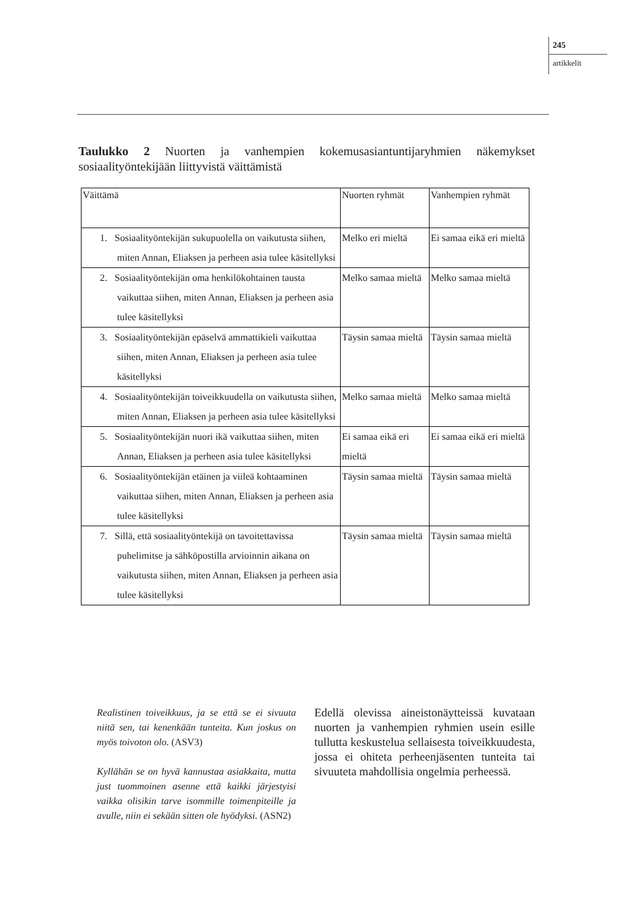245
artikkelit
Taulukko 2 Nuorten ja vanhempien kokemusasiantuntijaryhmien näkemykset sosiaalityöntekijään liittyvistä väittämistä
| Väittämä | Nuorten ryhmät | Vanhempien ryhmät |
| --- | --- | --- |
| 1. Sosiaalityöntekijän sukupuolella on vaikutusta siihen, miten Annan, Eliaksen ja perheen asia tulee käsitellyksi | Melko eri mieltä | Ei samaa eikä eri mieltä |
| 2. Sosiaalityöntekijän oma henkilökohtainen tausta vaikuttaa siihen, miten Annan, Eliaksen ja perheen asia tulee käsitellyksi | Melko samaa mieltä | Melko samaa mieltä |
| 3. Sosiaalityöntekijän epäselvä ammattikieli vaikuttaa siihen, miten Annan, Eliaksen ja perheen asia tulee käsitellyksi | Täysin samaa mieltä | Täysin samaa mieltä |
| 4. Sosiaalityöntekijän toiveikkuudella on vaikutusta siihen, miten Annan, Eliaksen ja perheen asia tulee käsitellyksi | Melko samaa mieltä | Melko samaa mieltä |
| 5. Sosiaalityöntekijän nuori ikä vaikuttaa siihen, miten Annan, Eliaksen ja perheen asia tulee käsitellyksi | Ei samaa eikä eri mieltä | Ei samaa eikä eri mieltä |
| 6. Sosiaalityöntekijän etäinen ja viileä kohtaaminen vaikuttaa siihen, miten Annan, Eliaksen ja perheen asia tulee käsitellyksi | Täysin samaa mieltä | Täysin samaa mieltä |
| 7. Sillä, että sosiaalityöntekijä on tavoitettavissa puhelimitse ja sähköpostilla arvioinnin aikana on vaikutusta siihen, miten Annan, Eliaksen ja perheen asia tulee käsitellyksi | Täysin samaa mieltä | Täysin samaa mieltä |
Realistinen toiveikkuus, ja se että se ei sivuuta niitä sen, tai kenenkään tunteita. Kun joskus on myös toivoton olo. (ASV3)
Kyllähän se on hyvä kannustaa asiakkaita, mutta just tuommoinen asenne että kaikki järjestyisi vaikka olisikin tarve isommille toimenpiteille ja avulle, niin ei sekään sitten ole hyödyksi. (ASN2)
Edellä olevissa aineistonäytteissä kuvataan nuorten ja vanhempien ryhmien usein esille tullutta keskustelua sellaisesta toiveikkuudesta, jossa ei ohiteta perheenjäsenten tunteita tai sivuuteta mahdollisia ongelmia perheessä.